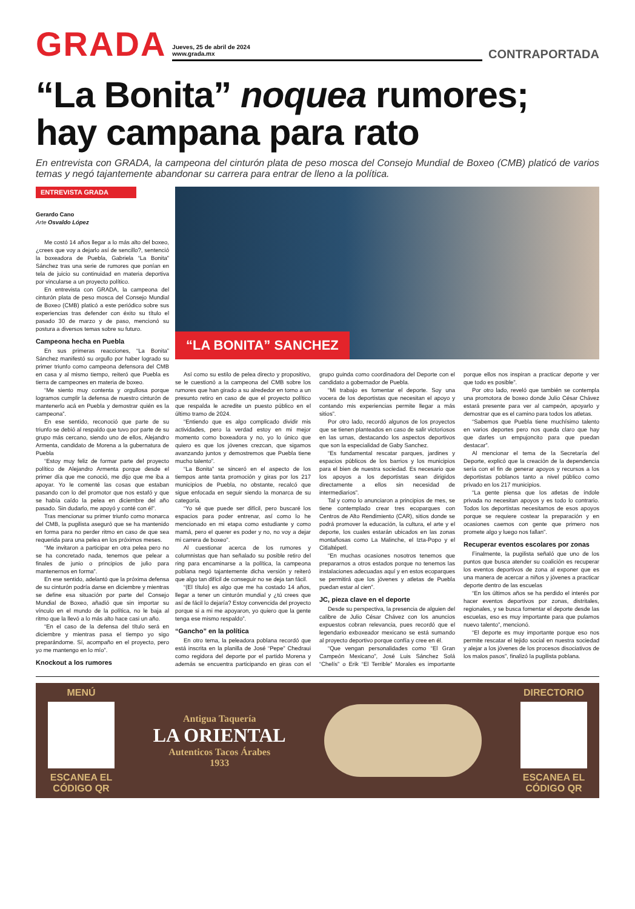GRADA
Jueves, 25 de abril de 2024
www.grada.mx
CONTRAPORTADA
“La Bonita” noquea rumores;
hay campana para rato
En entrevista con GRADA, la campeona del cinturón plata de peso mosca del Consejo Mundial de Boxeo (CMB) platicó de varios temas y negó tajantemente abandonar su carrera para entrar de lleno a la política.
ENTREVISTA GRADA
Gerardo Cano
Arte Osvaldo López
Me costó 14 años llegar a lo más alto del boxeo, ¿crees que voy a dejarlo así de sencillo?, sentenció la boxeadora de Puebla, Gabriela “La Bonita” Sánchez tras una serie de rumores que ponían en tela de juicio su continuidad en materia deportiva por vincularse a un proyecto político.
En entrevista con GRADA, la campeona del cinturón plata de peso mosca del Consejo Mundial de Boxeo (CMB) platicó a este periódico sobre sus experiencias tras defender con éxito su título el pasado 30 de marzo y de paso, mencionó su postura a diversos temas sobre su futuro.
Campeona hecha en Puebla
En sus primeras reacciones, “La Bonita” Sánchez manifestó su orgullo por haber logrado su primer triunfo como campeona defensora del CMB en casa y al mismo tiempo, reiteró que Puebla es tierra de campeones en materia de boxeo.
“Me siento muy contenta y orgullosa porque logramos cumplir la defensa de nuestro cinturón de mantenerlo acá en Puebla y demostrar quién es la campeona”.
En ese sentido, reconoció que parte de su triunfo se debió al respaldo que tuvo por parte de su grupo más cercano, siendo uno de ellos, Alejandro Armenta, candidato de Morena a la gubernatura de Puebla
“Estoy muy feliz de formar parte del proyecto político de Alejandro Armenta porque desde el primer día que me conoció, me dijo que me iba a apoyar. Yo le comenté las cosas que estaban pasando con lo del promotor que nos estafó y que se había caído la pelea en diciembre del año pasado. Sin dudarlo, me apoyó y conté con él”.
Tras mencionar su primer triunfo como monarca del CMB, la pugilista aseguró que se ha mantenido en forma para no perder ritmo en caso de que sea requerida para una pelea en los próximos meses.
“Me invitaron a participar en otra pelea pero no se ha concretado nada, tenemos que pelear a finales de junio o principios de julio para mantenernos en forma”.
En ese sentido, adelantó que la próxima defensa de su cinturón podría darse en diciembre y mientras se define esa situación por parte del Consejo Mundial de Boxeo, añadió que sin importar su vínculo en el mundo de la política, no le baja al ritmo que la llevó a lo más alto hace casi un año.
“En el caso de la defensa del título será en diciembre y mientras pasa el tiempo yo sigo preparándome. Sí, acompaño en el proyecto, pero yo me mantengo en lo mío”.
Knockout a los rumores
“LA BONITA” SANCHEZ
Así como su estilo de pelea directo y propositivo, se le cuestionó a la campeona del CMB sobre los rumores que han girado a su alrededor en torno a un presunto retiro en caso de que el proyecto político que respalda le acredite un puesto público en el último tramo de 2024.
“Entiendo que es algo complicado dividir mis actividades, pero la verdad estoy en mi mejor momento como boxeadora y no, yo lo único que quiero es que los jóvenes crezcan, que sigamos avanzando juntos y demostremos que Puebla tiene mucho talento”.
“La Bonita” se sinceró en el aspecto de los tiempos ante tanta promoción y giras por los 217 municipios de Puebla, no obstante, recalcó que sigue enfocada en seguir siendo la monarca de su categoría.
“Yo sé que puede ser difícil, pero buscaré los espacios para poder entrenar, así como lo he mencionado en mi etapa como estudiante y como mamá, pero el querer es poder y no, no voy a dejar mi carrera de boxeo”.
Al cuestionar acerca de los rumores y columnistas que han señalado su posible retiro del ring para encaminarse a la política, la campeona poblana negó tajantemente dicha versión y reiteró que algo tan difícil de conseguir no se deja tan fácil.
“(El título) es algo que me ha costado 14 años, llegar a tener un cinturón mundial y ¿tú crees que así de fácil lo dejaría? Estoy convencida del proyecto porque si a mi me apoyaron, yo quiero que la gente tenga ese mismo respaldo”.
“Gancho” en la política
En otro tema, la peleadora poblana recordó que está inscrita en la planilla de José “Pepe” Chedraui como regidora del deporte por el partido Morena y además se encuentra participando en giras con el grupo guinda como coordinadora del Deporte con el candidato a gobernador de Puebla.
“Mi trabajo es fomentar el deporte. Soy una vocera de los deportistas que necesitan el apoyo y contando mis experiencias permite llegar a más sitios”.
Por otro lado, recordó algunos de los proyectos que se tienen planteados en caso de salir victoriosos en las urnas, destacando los aspectos deportivos que son la especialidad de Gaby Sanchez.
“Es fundamental rescatar parques, jardines y espacios públicos de los barrios y los municipios para el bien de nuestra sociedad. Es necesario que los apoyos a los deportistas sean dirigidos directamente a ellos sin necesidad de intermediarios”.
Tal y como lo anunciaron a principios de mes, se tiene contemplado crear tres ecoparques con Centros de Alto Rendimiento (CAR), sitios donde se podrá promover la educación, la cultura, el arte y el deporte, los cuales estarán ubicados en las zonas montañosas como La Malinche, el Izta-Popo y el Citlaltépetl.
“En muchas ocasiones nosotros tenemos que prepararnos a otros estados porque no tenemos las instalaciones adecuadas aquí y en estos ecoparques se permitirá que los jóvenes y atletas de Puebla puedan estar al cien”.
JC, pieza clave en el deporte
Desde su perspectiva, la presencia de alguien del calibre de Julio César Chávez con los anuncios expuestos cobran relevancia, pues recordó que el legendario exboxeador mexicano se está sumando al proyecto deportivo porque confía y cree en él.
“Que vengan personalidades como “El Gran Campeón Mexicano”, José Luis Sánchez Solá “Chelís” o Erik “El Terrible” Morales es importante porque ellos nos inspiran a practicar deporte y ver que todo es posible”.
Por otro lado, reveló que también se contempla una promotora de boxeo donde Julio César Chávez estará presente para ver al campeón, apoyarlo y demostrar que es el camino para todos los atletas.
“Sabemos que Puebla tiene muchísimo talento en varios deportes pero nos queda claro que hay que darles un empujoncito para que puedan destacar”.
Al mencionar el tema de la Secretaría del Deporte, explicó que la creación de la dependencia sería con el fin de generar apoyos y recursos a los deportistas poblanos tanto a nivel público como privado en los 217 municipios.
“La gente piensa que los atletas de índole privada no necesitan apoyos y es todo lo contrario. Todos los deportistas necesitamos de esos apoyos porque se requiere costear la preparación y en ocasiones caemos con gente que primero nos promete algo y luego nos fallan”.
Recuperar eventos escolares por zonas
Finalmente, la pugilista señaló que uno de los puntos que busca atender su coalición es recuperar los eventos deportivos de zona al exponer que es una manera de acercar a niños y jóvenes a practicar deporte dentro de las escuelas
“En los últimos años se ha perdido el interés por hacer eventos deportivos por zonas, distritales, regionales, y se busca fomentar el deporte desde las escuelas, eso es muy importante para que pulamos nuevo talento”, mencionó.
“El deporte es muy importante porque eso nos permite rescatar el tejido social en nuestra sociedad y alejar a los jóvenes de los procesos disociativos de los malos pasos”, finalizó la pugilista poblana.
MENÚ
ESCANEA EL CÓDIGO QR
Antigua Taquería
LA ORIENTAL
Autenticos Tacos Árabes
1933
DIRECTORIO
ESCANEA EL CÓDIGO QR